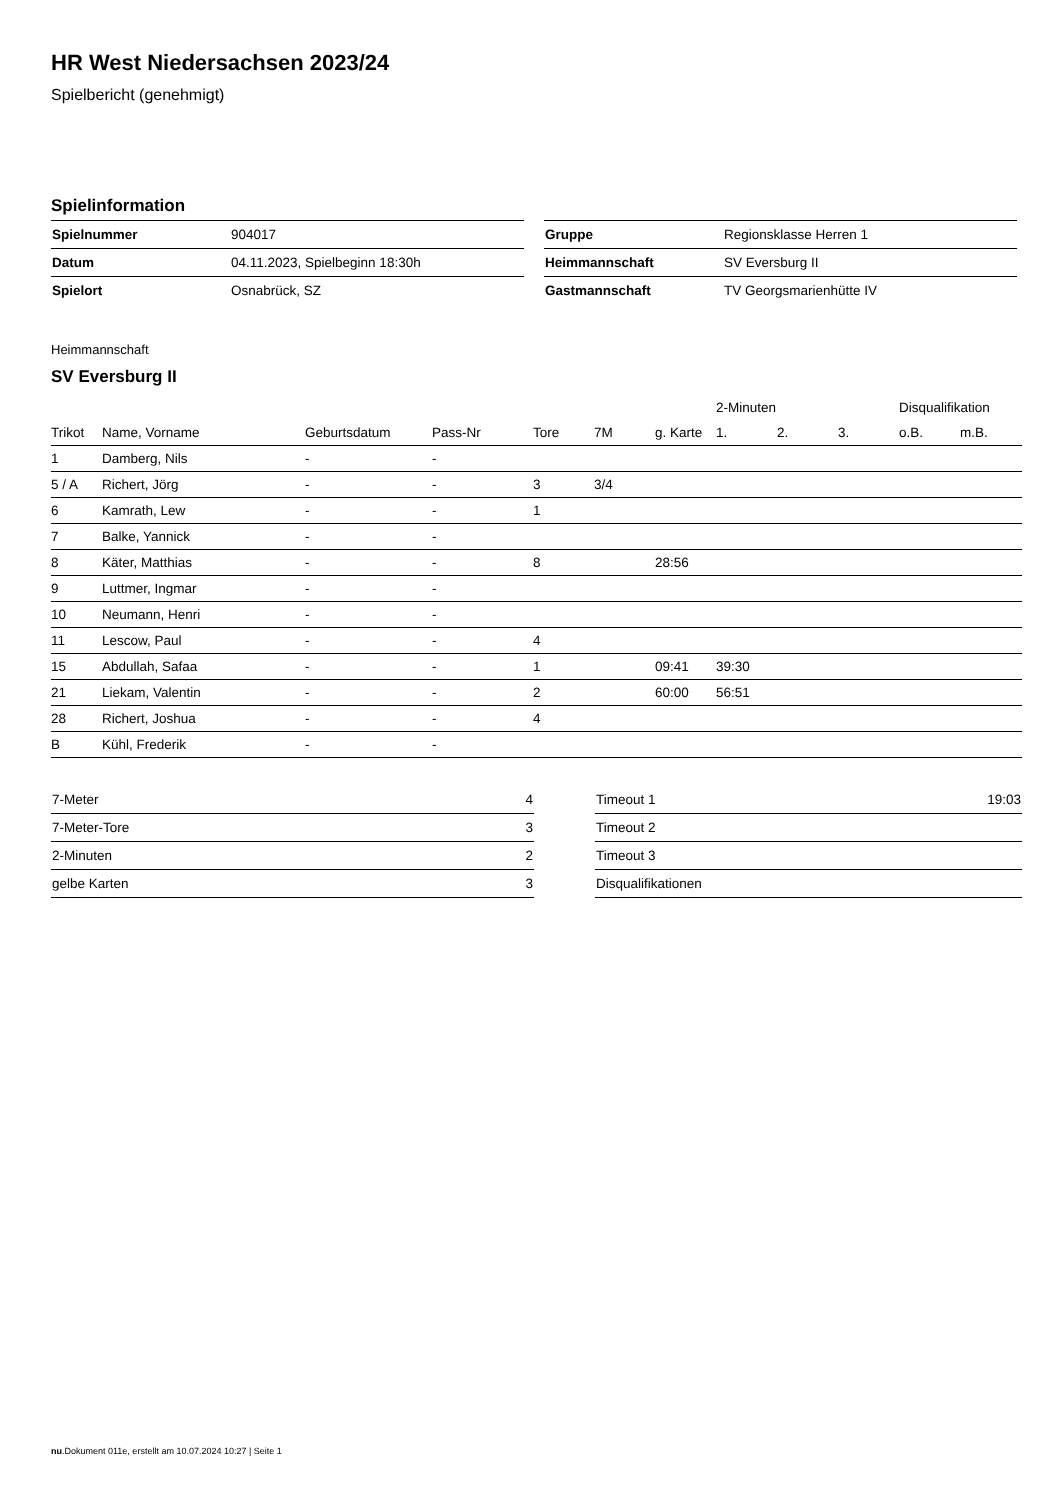HR West Niedersachsen 2023/24
Spielbericht (genehmigt)
Spielinformation
| Spielnummer | 904017 |
| Datum | 04.11.2023, Spielbeginn 18:30h |
| Spielort | Osnabrück, SZ |
| Gruppe | Regionsklasse Herren 1 |
| Heimmannschaft | SV Eversburg II |
| Gastmannschaft | TV Georgsmarienhütte IV |
Heimmannschaft
SV Eversburg II
| | | | | | | | 2-Minuten | | | Disqualifikation | |
| --- | --- | --- | --- | --- | --- | --- | --- | --- | --- | --- | --- |
| Trikot | Name, Vorname | Geburtsdatum | Pass-Nr | Tore | 7M | g. Karte | 1. | 2. | 3. | o.B. | m.B. |
| 1 | Damberg, Nils | - | - | | | | | | | | |
| 5 / A | Richert, Jörg | - | - | 3 | 3/4 | | | | | | |
| 6 | Kamrath, Lew | - | - | 1 | | | | | | | |
| 7 | Balke, Yannick | - | - | | | | | | | | |
| 8 | Käter, Matthias | - | - | 8 | | 28:56 | | | | | |
| 9 | Luttmer, Ingmar | - | - | | | | | | | | |
| 10 | Neumann, Henri | - | - | | | | | | | | |
| 11 | Lescow, Paul | - | - | 4 | | | | | | | |
| 15 | Abdullah, Safaa | - | - | 1 | | 09:41 | 39:30 | | | | |
| 21 | Liekam, Valentin | - | - | 2 | | 60:00 | 56:51 | | | | |
| 28 | Richert, Joshua | - | - | 4 | | | | | | | |
| B | Kühl, Frederik | - | - | | | | | | | | |
| 7-Meter | 4 |
| 7-Meter-Tore | 3 |
| 2-Minuten | 2 |
| gelbe Karten | 3 |
| Timeout 1 | 19:03 |
| Timeout 2 | |
| Timeout 3 | |
| Disqualifikationen | |
nu.Dokument 011e, erstellt am 10.07.2024 10:27 | Seite 1